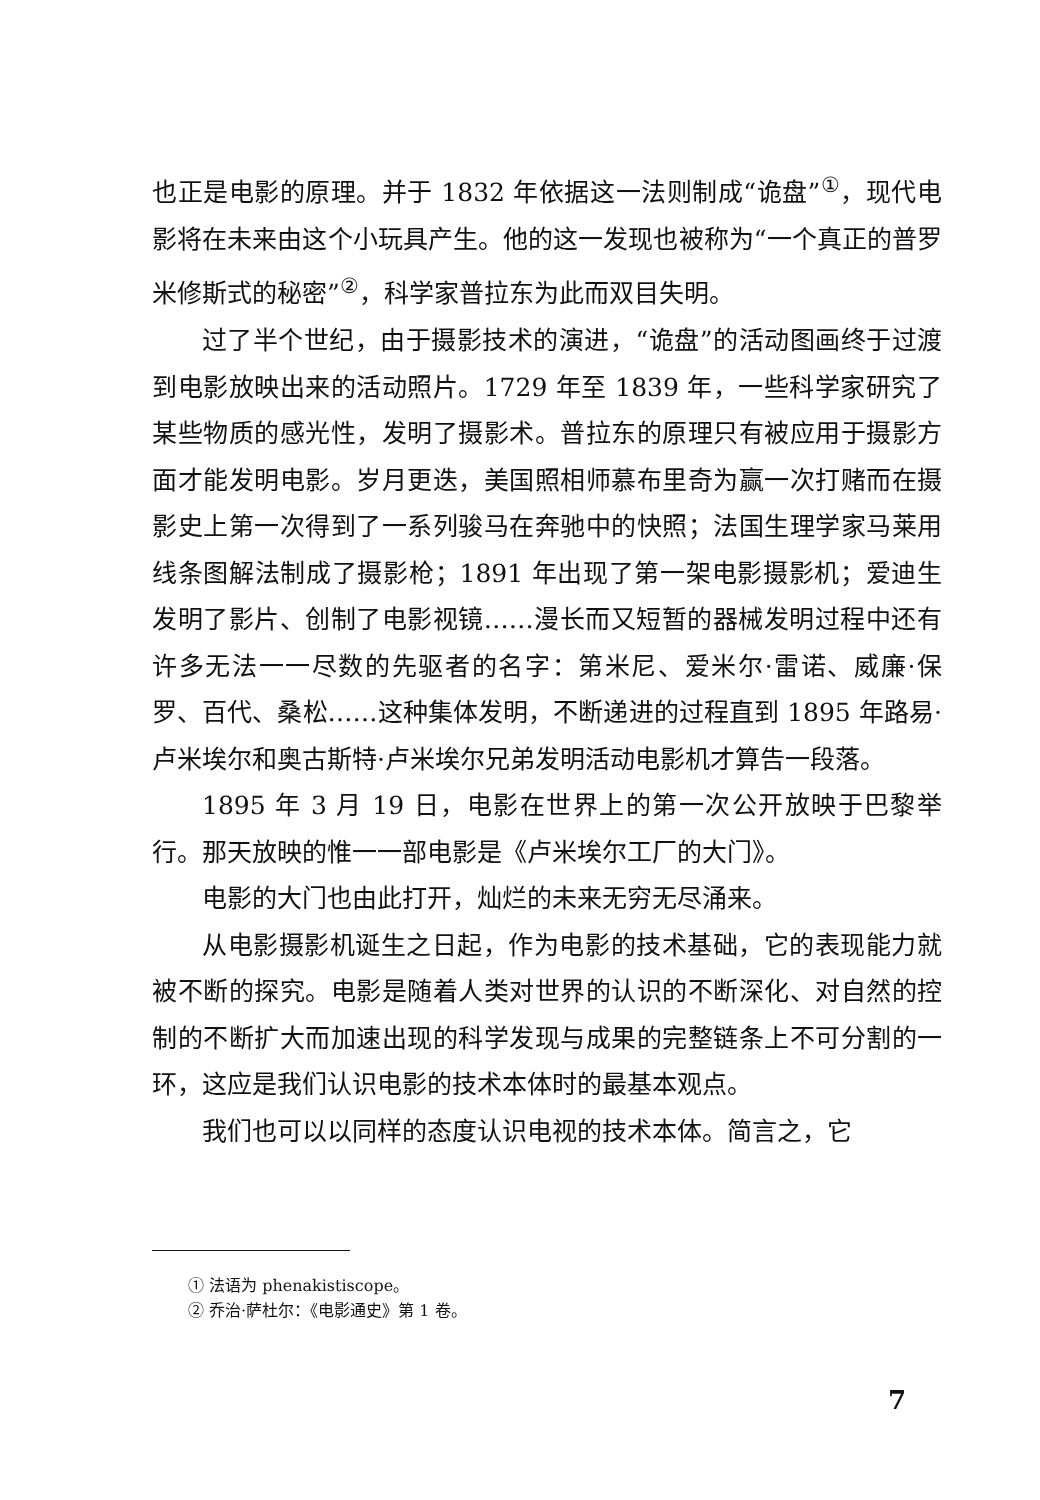也正是电影的原理。并于 1832 年依据这一法则制成“诡盘”<sup>①</sup>，现代电影将在未来由这个小玩具产生。他的这一发现也被称为“一个真正的普罗米修斯式的秘密”<sup>②</sup>，科学家普拉东为此而双目失明。
过了半个世纪，由于摄影技术的演进，“诡盘”的活动图画终于过渡到电影放映出来的活动照片。1729 年至 1839 年，一些科学家研究了某些物质的感光性，发明了摄影术。普拉东的原理只有被应用于摄影方面才能发明电影。岁月更迭，美国照相师慕布里奇为赢一次打赌而在摄影史上第一次得到了一系列骏马在奔驰中的快照；法国生理学家马莱用线条图解法制成了摄影枪；1891 年出现了第一架电影摄影机；爱迪生发明了影片、创制了电影视镜……漫长而又短暂的器械发明过程中还有许多无法一一尽数的先驱者的名字：第米尼、爱米尔·雷诺、威廉·保罗、百代、桑松……这种集体发明，不断递进的过程直到 1895 年路易·卢米埃尔和奥古斯特·卢米埃尔兄弟发明活动电影机才算告一段落。
1895 年 3 月 19 日，电影在世界上的第一次公开放映于巴黎举行。那天放映的惟一一部电影是《卢米埃尔工厂的大门》。
电影的大门也由此打开，灿烂的未来无穷无尽涌来。
从电影摄影机诞生之日起，作为电影的技术基础，它的表现能力就被不断的探究。电影是随着人类对世界的认识的不断深化、对自然的控制的不断扩大而加速出现的科学发现与成果的完整链条上不可分割的一环，这应是我们认识电影的技术本体时的最基本观点。
我们也可以以同样的态度认识电视的技术本体。简言之，它
① 法语为 phenakistiscope。
② 乔治·萨杜尔：《电影通史》第 1 卷。
7